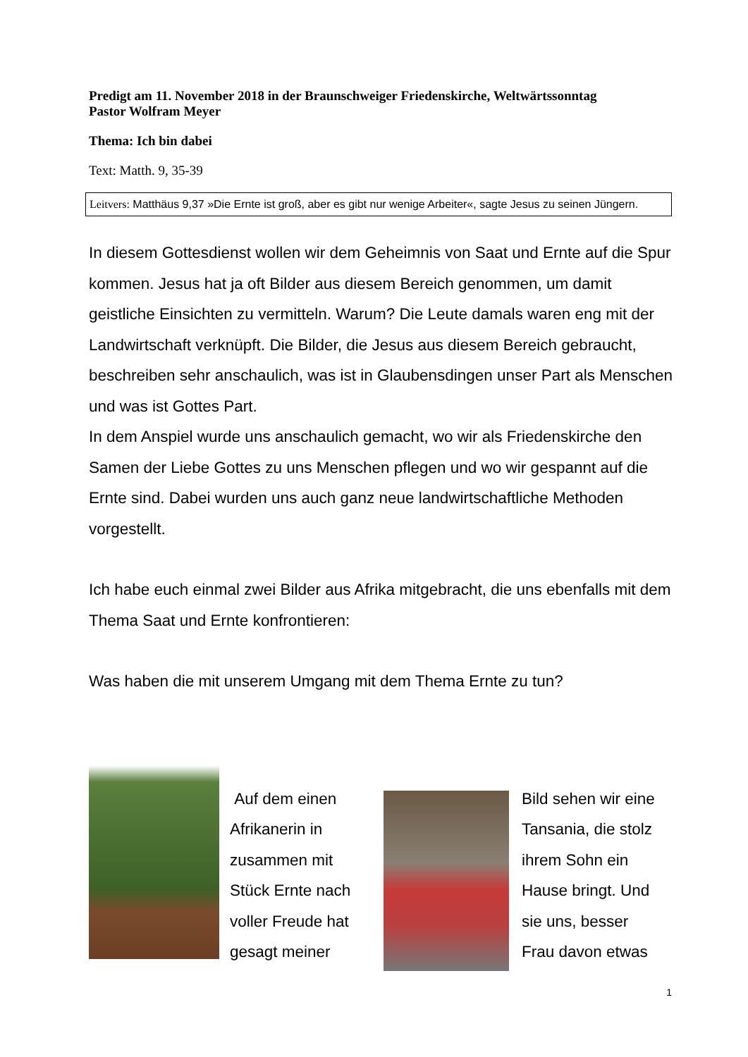Predigt am 11. November 2018 in der Braunschweiger Friedenskirche, Weltwärtssonntag
Pastor Wolfram Meyer
Thema: Ich bin dabei
Text: Matth. 9, 35-39
Leitvers: Matthäus 9,37 »Die Ernte ist groß, aber es gibt nur wenige Arbeiter«, sagte Jesus zu seinen Jüngern.
In diesem Gottesdienst wollen wir dem Geheimnis von Saat und Ernte auf die Spur kommen. Jesus hat ja oft Bilder aus diesem Bereich genommen, um damit geistliche Einsichten zu vermitteln. Warum? Die Leute damals waren eng mit der Landwirtschaft verknüpft. Die Bilder, die Jesus aus diesem Bereich gebraucht, beschreiben sehr anschaulich, was ist in Glaubensdingen unser Part als Menschen und was ist Gottes Part.
In dem Anspiel wurde uns anschaulich gemacht, wo wir als Friedenskirche den Samen der Liebe Gottes zu uns Menschen pflegen und wo wir gespannt auf die Ernte sind. Dabei wurden uns auch ganz neue landwirtschaftliche Methoden vorgestellt.
Ich habe euch einmal zwei Bilder aus Afrika mitgebracht, die uns ebenfalls mit dem Thema Saat und Ernte konfrontieren:
Was haben die mit unserem Umgang mit dem Thema Ernte zu tun?
Auf dem einen Afrikanerin in zusammen mit Stück Ernte nach voller Freude hat gesagt meiner
Bild sehen wir eine Tansania, die stolz ihrem Sohn ein Hause bringt. Und sie uns, besser Frau davon etwas
1